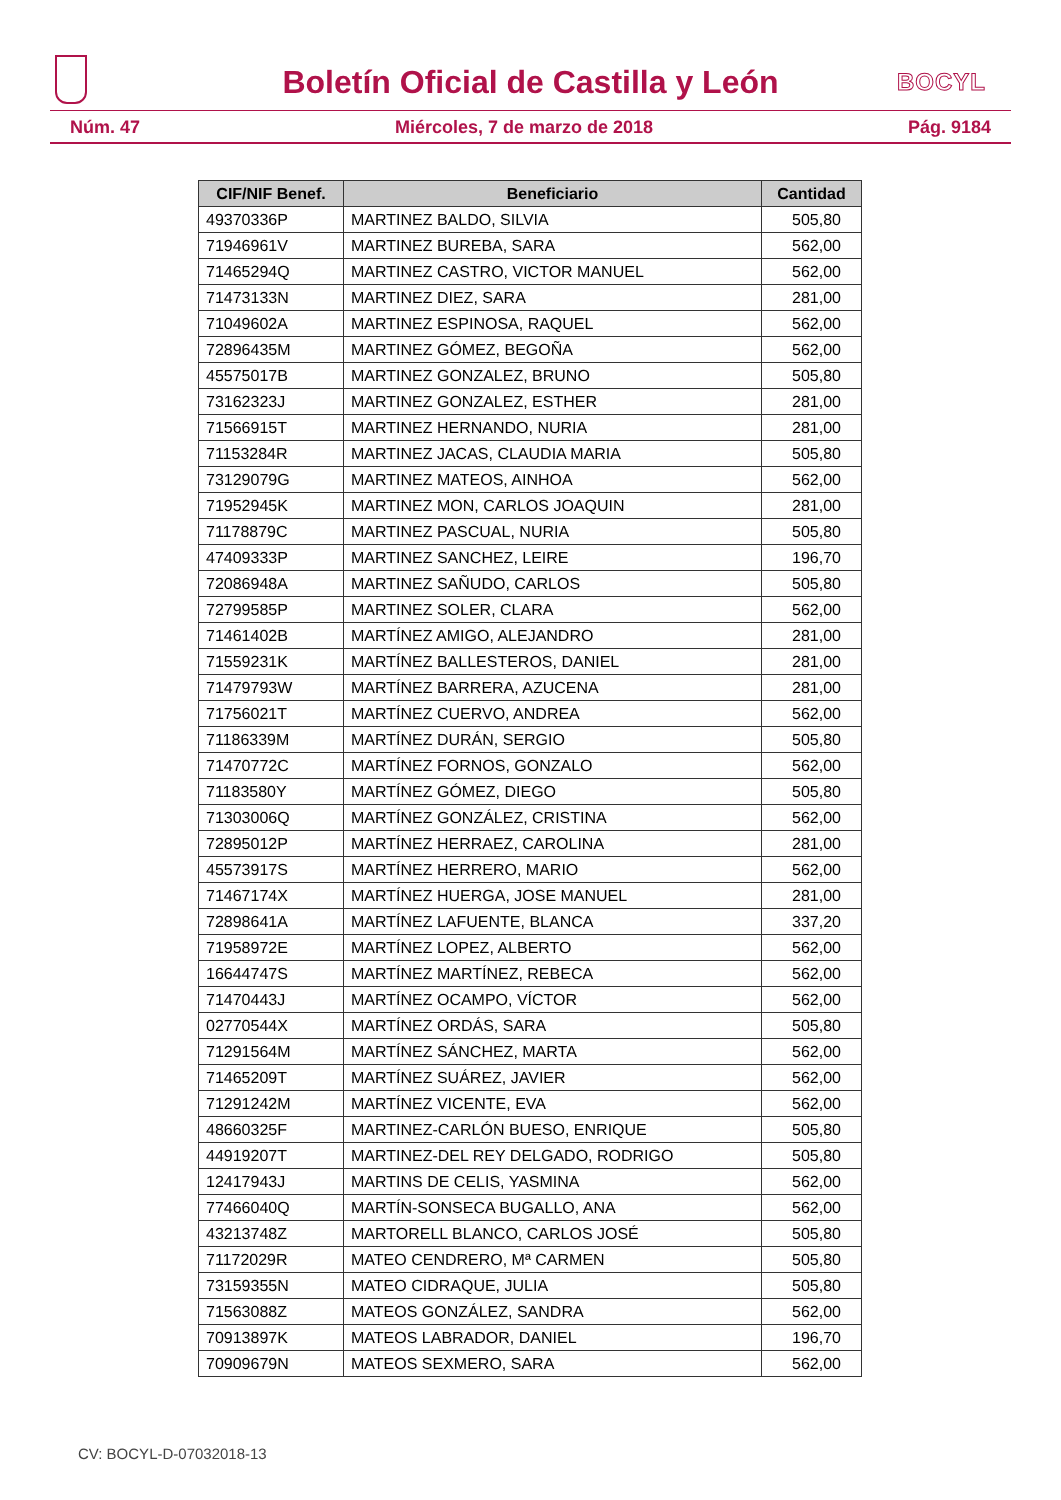Boletín Oficial de Castilla y León
BOCYL
Núm. 47 Miércoles, 7 de marzo de 2018 Pág. 9184
| CIF/NIF Benef. | Beneficiario | Cantidad |
| --- | --- | --- |
| 49370336P | MARTINEZ BALDO, SILVIA | 505,80 |
| 71946961V | MARTINEZ BUREBA, SARA | 562,00 |
| 71465294Q | MARTINEZ CASTRO, VICTOR MANUEL | 562,00 |
| 71473133N | MARTINEZ DIEZ, SARA | 281,00 |
| 71049602A | MARTINEZ ESPINOSA, RAQUEL | 562,00 |
| 72896435M | MARTINEZ GÓMEZ, BEGOÑA | 562,00 |
| 45575017B | MARTINEZ GONZALEZ, BRUNO | 505,80 |
| 73162323J | MARTINEZ GONZALEZ, ESTHER | 281,00 |
| 71566915T | MARTINEZ HERNANDO, NURIA | 281,00 |
| 71153284R | MARTINEZ JACAS, CLAUDIA MARIA | 505,80 |
| 73129079G | MARTINEZ MATEOS, AINHOA | 562,00 |
| 71952945K | MARTINEZ MON, CARLOS JOAQUIN | 281,00 |
| 71178879C | MARTINEZ PASCUAL, NURIA | 505,80 |
| 47409333P | MARTINEZ SANCHEZ, LEIRE | 196,70 |
| 72086948A | MARTINEZ SAÑUDO, CARLOS | 505,80 |
| 72799585P | MARTINEZ SOLER, CLARA | 562,00 |
| 71461402B | MARTÍNEZ AMIGO, ALEJANDRO | 281,00 |
| 71559231K | MARTÍNEZ BALLESTEROS, DANIEL | 281,00 |
| 71479793W | MARTÍNEZ BARRERA, AZUCENA | 281,00 |
| 71756021T | MARTÍNEZ CUERVO, ANDREA | 562,00 |
| 71186339M | MARTÍNEZ DURÁN, SERGIO | 505,80 |
| 71470772C | MARTÍNEZ FORNOS, GONZALO | 562,00 |
| 71183580Y | MARTÍNEZ GÓMEZ, DIEGO | 505,80 |
| 71303006Q | MARTÍNEZ GONZÁLEZ, CRISTINA | 562,00 |
| 72895012P | MARTÍNEZ HERRAEZ, CAROLINA | 281,00 |
| 45573917S | MARTÍNEZ HERRERO, MARIO | 562,00 |
| 71467174X | MARTÍNEZ HUERGA, JOSE MANUEL | 281,00 |
| 72898641A | MARTÍNEZ LAFUENTE, BLANCA | 337,20 |
| 71958972E | MARTÍNEZ LOPEZ, ALBERTO | 562,00 |
| 16644747S | MARTÍNEZ MARTÍNEZ, REBECA | 562,00 |
| 71470443J | MARTÍNEZ OCAMPO, VÍCTOR | 562,00 |
| 02770544X | MARTÍNEZ ORDÁS, SARA | 505,80 |
| 71291564M | MARTÍNEZ SÁNCHEZ, MARTA | 562,00 |
| 71465209T | MARTÍNEZ SUÁREZ, JAVIER | 562,00 |
| 71291242M | MARTÍNEZ VICENTE, EVA | 562,00 |
| 48660325F | MARTINEZ-CARLÓN BUESO, ENRIQUE | 505,80 |
| 44919207T | MARTINEZ-DEL REY DELGADO, RODRIGO | 505,80 |
| 12417943J | MARTINS DE CELIS, YASMINA | 562,00 |
| 77466040Q | MARTÍN-SONSECA BUGALLO, ANA | 562,00 |
| 43213748Z | MARTORELL BLANCO, CARLOS JOSÉ | 505,80 |
| 71172029R | MATEO CENDRERO, Mª CARMEN | 505,80 |
| 73159355N | MATEO CIDRAQUE, JULIA | 505,80 |
| 71563088Z | MATEOS GONZÁLEZ, SANDRA | 562,00 |
| 70913897K | MATEOS LABRADOR, DANIEL | 196,70 |
| 70909679N | MATEOS SEXMERO, SARA | 562,00 |
CV: BOCYL-D-07032018-13